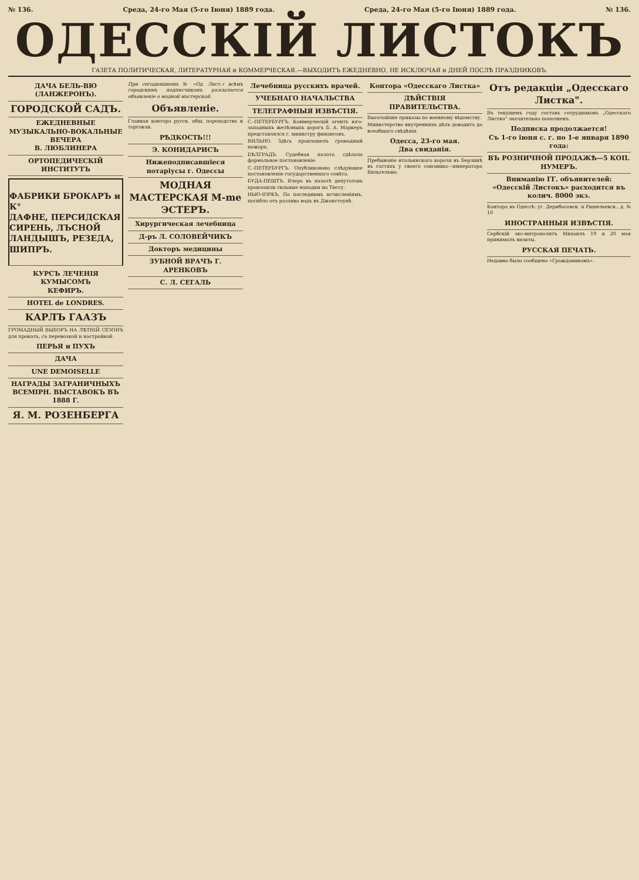№ 136. Среда, 24-го Мая (5-го Іюня) 1889 года. Среда, 24-го Мая (5-го Іюня) 1889 года. № 136.
ОДЕССКІЙ ЛИСТОКЪ
ГАЗЕТА ПОЛИТИЧЕСКАЯ, ЛИТЕРАТУРНАЯ и КОММЕРЧЕСКАЯ.—ВЫХОДИТЪ ЕЖЕДНЕВНО, НЕ ИСКЛЮЧАЯ и ДНЕЙ ПОСЛѢ ПРАЗДНИКОВЪ.
ДАЧА БЕЛЬ-ВЮ (ЛАНЖЕРОНЪ).
ГОРОДСКОЙ САДЪ.
ЕЖЕДНЕВНЫЕ МУЗЫКАЛЬНО-ВОКАЛЬНЫЕ ВЕЧЕРА
В. ЛЮБЛИНЕРА
ОРТОПЕДИЧЕСКІЙ ИНСТИТУТЪ
ФАБРИКИ БРОКАРЪ и К°
ДАФНЕ, ПЕРСИДСКАЯ СИРЕНЬ, ЛЪСНОЙ ЛАНДЫШЪ, РЕЗЕДА, ШИПРЪ.
КУРСЪ ЛЕЧЕНІЯ КУМЫСОМЪ
КЕФИРЪ.
HOTEL de LONDRES.
КАРЛЪ ГААЗЪ
ГРОМАДНЫЙ ВЫБОРЪ НА ЛѢТНІЙ СЕЗОНЪ для проката, съ перевозкой и настройкой.
ПЕРЬЯ и ПУХЪ
ДАЧА
UNE DEMOISELLE
НАГРАДЫ ЗАГРАНИЧНЫХЪ ВСЕМІРН. ВЫСТАВОКЪ ВЪ 1888 Г.
Я. М. РОЗЕНБЕРГА
При сегодняшнемъ № «Од. Лист.» всѣмъ городскимъ подписчикамъ разсылается объявленіе о модной мастерской.
Объявленіе.
Главная контора русск. общ. пароходства и торговли.
РѢДКОСТЬ!!!
Э. КОНИДАРИСЪ
Нижеподписавшіеся нотаріусы г. Одессы
МОДНАЯ МАСТЕРСКАЯ M-me ЭСТЕРЪ.
Хирургическая лечебница
Д-ръ Л. СОЛОВЕЙЧИКЪ
Докторъ медицины
ЗУБНОЙ ВРАЧЪ Г. АРЕНКОВЪ
С. Л. СЕГАЛЬ
Лечебница русскихъ врачей.
УЧЕБНАГО НАЧАЛЬСТВА
ТЕЛЕГРАФНЫЯ ИЗВѢСТІЯ.
С.-ПЕТЕРБУРГЪ. Коммерческій агентъ юго-западныхъ желѣзныхъ дорогъ Б. А. Маркеръ представлялся г. министру финансовъ.
ВИЛЬНО. Здѣсь произошелъ громадный пожаръ.
БѢЛГРАДЪ. Судебная палата сдѣлала формальное постановленіе.
С.-ПЕТЕРБУРГЪ. Опубликовано слѣдующее постановленіе государственнаго совѣта.
БУДА-ПЕШТЪ. Вчера въ палатѣ депутатовъ произошли сильные нападки на Тиссу.
НЬЮ-ІОРКЪ. По последнимъ исчисленіямъ, погибло отъ разлива водъ въ Джонстоунѣ.
Контора «Одесскаго Листка»
ДѢЙСТВІЯ ПРАВИТЕЛЬСТВА.
Высочайшіе приказы по военному вѣдомству.
Министерство внутреннихъ дѣлъ доводитъ до всеобщаго свѣдѣнія.
Одесса, 23-го мая.
Два свиданія.
Пребываніе итальянскаго короля въ Берлинѣ въ гостяхъ у своего союзника—императора Вильгельма.
Отъ редакціи „Одесскаго Листка".
Въ текущемъ году составъ сотрудниковъ „Одесскаго Листка" значительно пополненъ.
Подписка продолжается!
Съ 1-го іюня с. г. по 1-е января 1890 года:
ВЪ РОЗНИЧНОЙ ПРОДАЖѢ—5 КОП. НУМЕРЪ.
Вниманію ГГ. объявителей:
«Одесскій Листокъ» расходится въ колич. 8000 экз.
Контора въ Одессѣ: уг. Дерибасовск. и Ришельевск., д. № 10
ИНОСТРАННЫЯ ИЗВѢСТІЯ.
Сербскій экс-митрополитъ Михаилъ 19 и 20 мая принималъ визиты.
РУССКАЯ ПЕЧАТЬ.
Недавно было сообщено «Гражданиномъ».